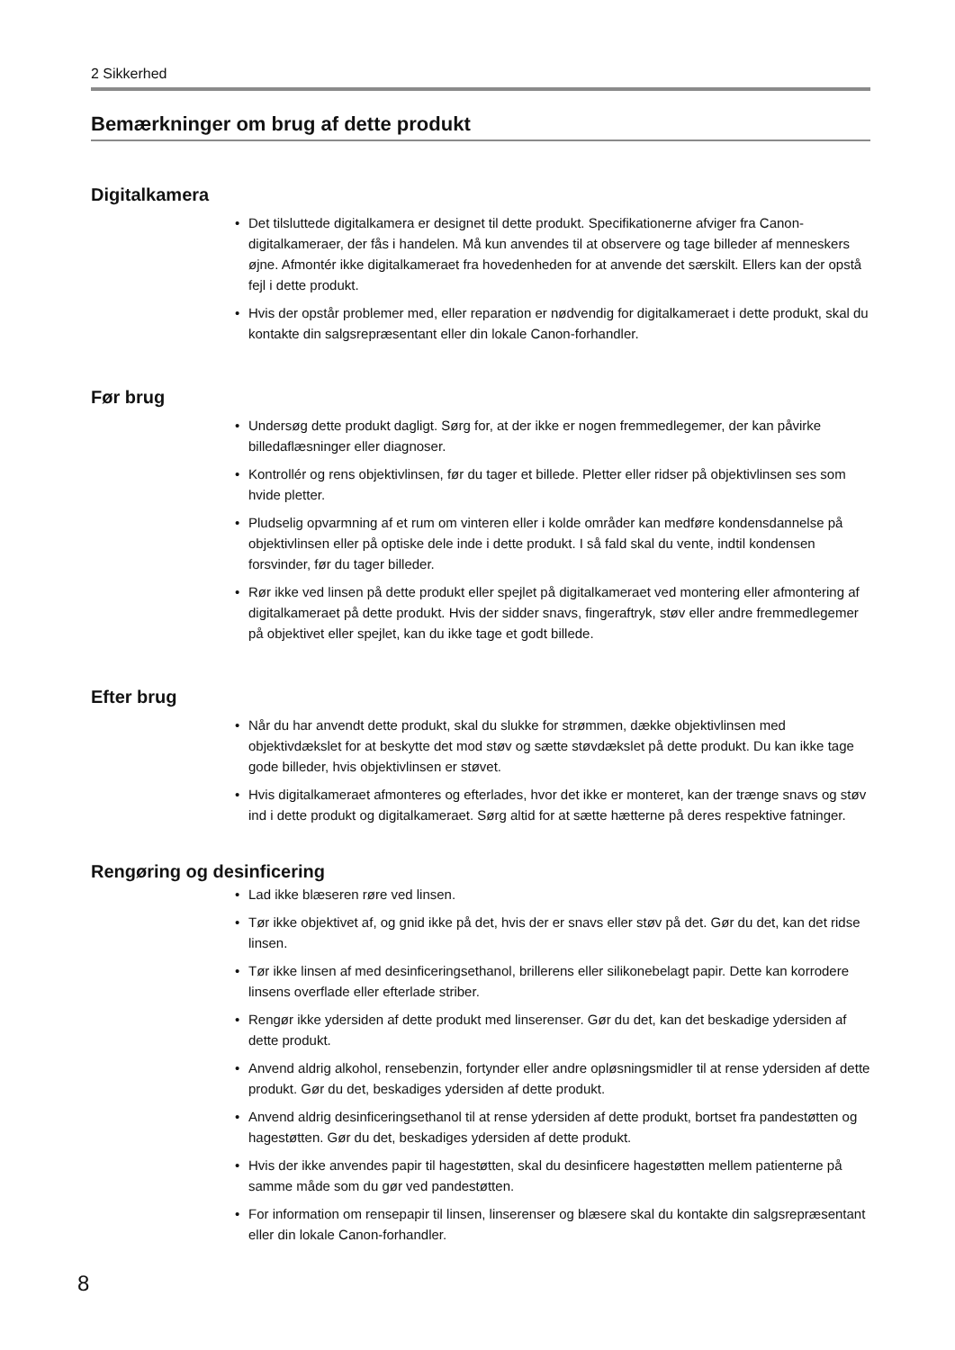2 Sikkerhed
Bemærkninger om brug af dette produkt
Digitalkamera
• Det tilsluttede digitalkamera er designet til dette produkt. Specifikationerne afviger fra Canon-digitalkameraer, der fås i handelen. Må kun anvendes til at observere og tage billeder af menneskers øjne. Afmontér ikke digitalkameraet fra hovedenheden for at anvende det særskilt. Ellers kan der opstå fejl i dette produkt.
• Hvis der opstår problemer med, eller reparation er nødvendig for digitalkameraet i dette produkt, skal du kontakte din salgsrepræsentant eller din lokale Canon-forhandler.
Før brug
• Undersøg dette produkt dagligt. Sørg for, at der ikke er nogen fremmedlegemer, der kan påvirke billedaflæsninger eller diagnoser.
• Kontrollér og rens objektivlinsen, før du tager et billede. Pletter eller ridser på objektivlinsen ses som hvide pletter.
• Pludselig opvarmning af et rum om vinteren eller i kolde områder kan medføre kondensdannelse på objektivlinsen eller på optiske dele inde i dette produkt. I så fald skal du vente, indtil kondensen forsvinder, før du tager billeder.
• Rør ikke ved linsen på dette produkt eller spejlet på digitalkameraet ved montering eller afmontering af digitalkameraet på dette produkt. Hvis der sidder snavs, fingeraftryk, støv eller andre fremmedlegemer på objektivet eller spejlet, kan du ikke tage et godt billede.
Efter brug
• Når du har anvendt dette produkt, skal du slukke for strømmen, dække objektivlinsen med objektivdækslet for at beskytte det mod støv og sætte støvdækslet på dette produkt. Du kan ikke tage gode billeder, hvis objektivlinsen er støvet.
• Hvis digitalkameraet afmonteres og efterlades, hvor det ikke er monteret, kan der trænge snavs og støv ind i dette produkt og digitalkameraet. Sørg altid for at sætte hætterne på deres respektive fatninger.
Rengøring og desinficering
• Lad ikke blæseren røre ved linsen.
• Tør ikke objektivet af, og gnid ikke på det, hvis der er snavs eller støv på det. Gør du det, kan det ridse linsen.
• Tør ikke linsen af med desinficeringsethanol, brillerens eller silikonebelagt papir. Dette kan korrodere linsens overflade eller efterlade striber.
• Rengør ikke ydersiden af dette produkt med linserenser. Gør du det, kan det beskadige ydersiden af dette produkt.
• Anvend aldrig alkohol, rensebenzin, fortynder eller andre opløsningsmidler til at rense ydersiden af dette produkt. Gør du det, beskadiges ydersiden af dette produkt.
• Anvend aldrig desinficeringsethanol til at rense ydersiden af dette produkt, bortset fra pandestøtten og hagestøtten. Gør du det, beskadiges ydersiden af dette produkt.
• Hvis der ikke anvendes papir til hagestøtten, skal du desinficere hagestøtten mellem patienterne på samme måde som du gør ved pandestøtten.
• For information om rensepapir til linsen, linserenser og blæsere skal du kontakte din salgsrepræsentant eller din lokale Canon-forhandler.
8